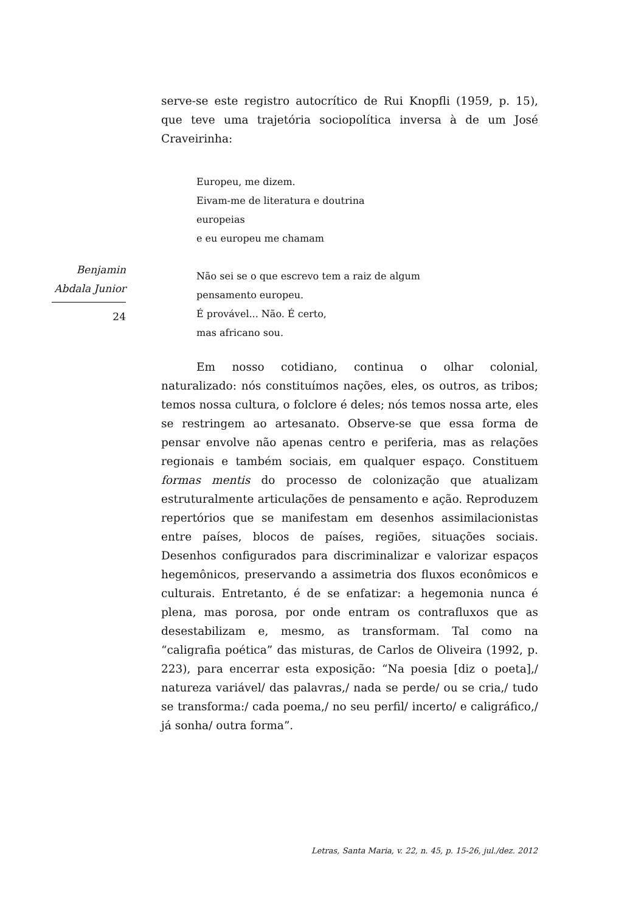Benjamin
Abdala Junior
24
serve-se este registro autocrítico de Rui Knopfli (1959, p. 15), que teve uma trajetória sociopolítica inversa à de um José Craveirinha:
Europeu, me dizem.
Eivam-me de literatura e doutrina
europeias
e eu europeu me chamam
Não sei se o que escrevo tem a raiz de algum
pensamento europeu.
É provável... Não. É certo,
mas africano sou.
Em nosso cotidiano, continua o olhar colonial, naturalizado: nós constituímos nações, eles, os outros, as tribos; temos nossa cultura, o folclore é deles; nós temos nossa arte, eles se restringem ao artesanato. Observe-se que essa forma de pensar envolve não apenas centro e periferia, mas as relações regionais e também sociais, em qualquer espaço. Constituem formas mentis do processo de colonização que atualizam estruturalmente articulações de pensamento e ação. Reproduzem repertórios que se manifestam em desenhos assimilacionistas entre países, blocos de países, regiões, situações sociais. Desenhos configurados para discriminalizar e valorizar espaços hegemônicos, preservando a assimetria dos fluxos econômicos e culturais. Entretanto, é de se enfatizar: a hegemonia nunca é plena, mas porosa, por onde entram os contrafluxos que as desestabilizam e, mesmo, as transformam. Tal como na “caligrafia poética” das misturas, de Carlos de Oliveira (1992, p. 223), para encerrar esta exposição: “Na poesia [diz o poeta],/ natureza variável/ das palavras,/ nada se perde/ ou se cria,/ tudo se transforma:/ cada poema,/ no seu perfil/ incerto/ e caligráfico,/ já sonha/ outra forma”.
Letras, Santa Maria, v. 22, n. 45, p. 15-26, jul./dez. 2012